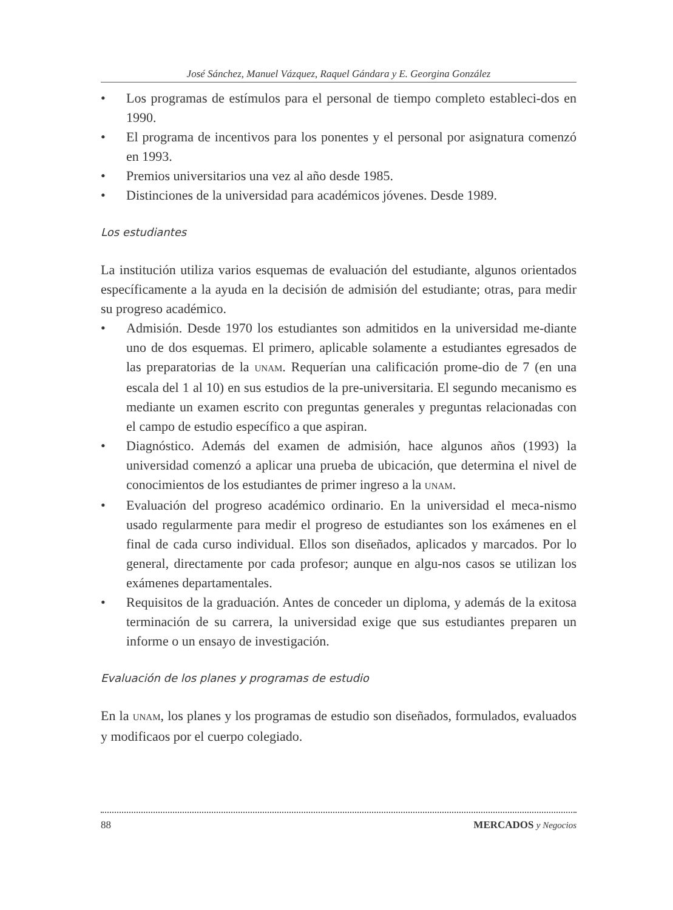José Sánchez, Manuel Vázquez, Raquel Gándara y E. Georgina González
• Los programas de estímulos para el personal de tiempo completo estableci-dos en 1990.
• El programa de incentivos para los ponentes y el personal por asignatura comenzó en 1993.
• Premios universitarios una vez al año desde 1985.
• Distinciones de la universidad para académicos jóvenes. Desde 1989.
Los estudiantes
La institución utiliza varios esquemas de evaluación del estudiante, algunos orientados específicamente a la ayuda en la decisión de admisión del estudiante; otras, para medir su progreso académico.
• Admisión. Desde 1970 los estudiantes son admitidos en la universidad me-diante uno de dos esquemas. El primero, aplicable solamente a estudiantes egresados de las preparatorias de la UNAM. Requerían una calificación prome-dio de 7 (en una escala del 1 al 10) en sus estudios de la pre-universitaria. El segundo mecanismo es mediante un examen escrito con preguntas generales y preguntas relacionadas con el campo de estudio específico a que aspiran.
• Diagnóstico. Además del examen de admisión, hace algunos años (1993) la universidad comenzó a aplicar una prueba de ubicación, que determina el nivel de conocimientos de los estudiantes de primer ingreso a la UNAM.
• Evaluación del progreso académico ordinario. En la universidad el meca-nismo usado regularmente para medir el progreso de estudiantes son los exámenes en el final de cada curso individual. Ellos son diseñados, aplicados y marcados. Por lo general, directamente por cada profesor; aunque en algu-nos casos se utilizan los exámenes departamentales.
• Requisitos de la graduación. Antes de conceder un diploma, y además de la exitosa terminación de su carrera, la universidad exige que sus estudiantes preparen un informe o un ensayo de investigación.
Evaluación de los planes y programas de estudio
En la UNAM, los planes y los programas de estudio son diseñados, formulados, evaluados y modificaos por el cuerpo colegiado.
88 MERCADOS y Negocios